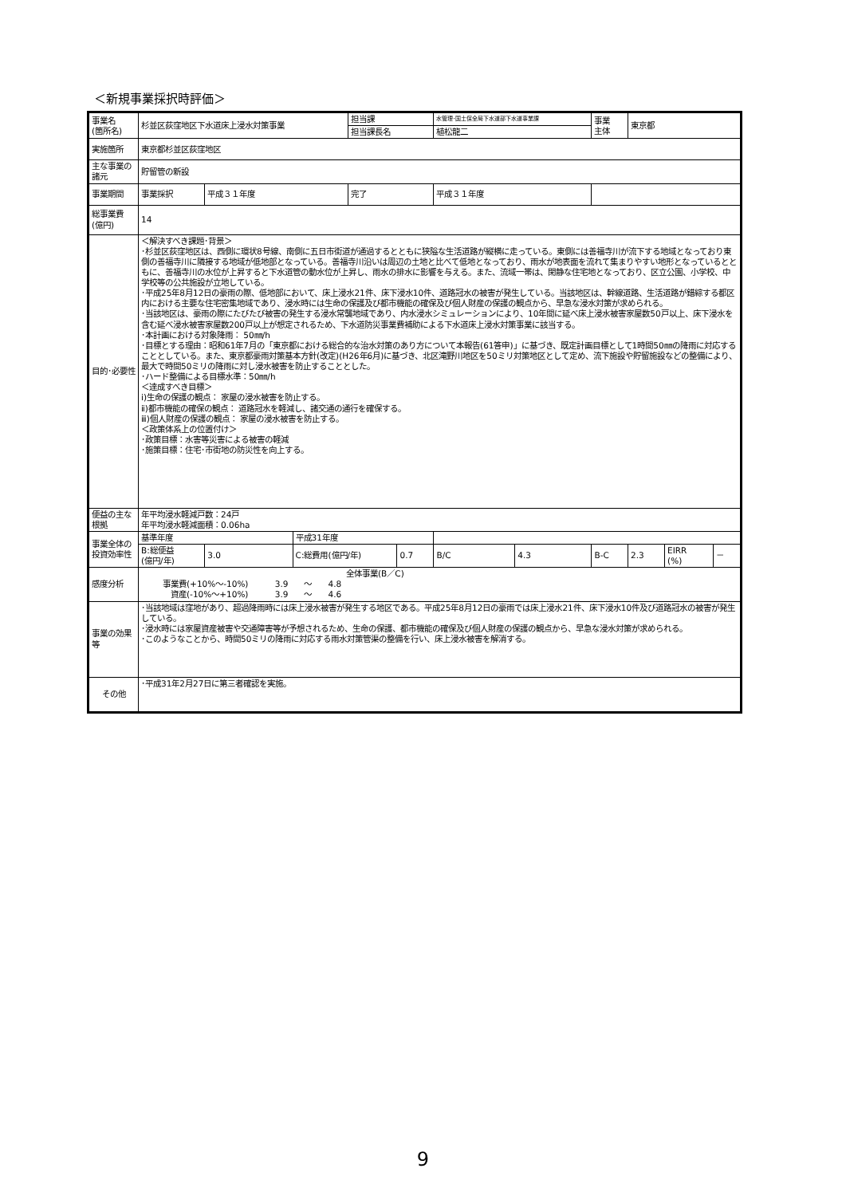＜新規事業採択時評価＞
| 事業名 (箇所名) | 杉並区荻窪地区下水道床上浸水対策事業 | | | 担当課 | | 水管理･国土保全局下水道部下水道事業課 | | 事業 主体 | 東京都 | | |
| | | | | 担当課長名 | | 植松龍二 | | | | | |
| 実施箇所 | 東京都杉並区荻窪地区 | | | | | | | | | | |
| 主な事業の諸元 | 貯留管の新設 | | | | | | | | | | |
| 事業期間 | 事業採択 | 平成３１年度 | | 完了 | | 平成３１年度 | | | | | |
| 総事業費 (億円) | 14 | | | | | | | | | | |
| 目的･必要性 | ＜解決すべき課題･背景＞ ･杉並区荻窪地区は、西側に環状8号線、南側に五日市街道が通過するとともに狭隘な生活道路が縦横に走っている。東側には善福寺川が流下する地域となっており東側の善福寺川に隣接する地域が低地部となっている。善福寺川沿いは周辺の土地と比べて低地となっており、雨水が地表面を流れて集まりやすい地形となっているとともに、善福寺川の水位が上昇すると下水道管の動水位が上昇し、雨水の排水に影響を与える。また、流域一帯は、閑静な住宅地となっており、区立公園、小学校、中学校等の公共施設が立地している。 ･平成25年8月12日の豪雨の際、低地部において、床上浸水21件、床下浸水10件、道路冠水の被害が発生している。当該地区は、幹線道路、生活道路が錯綜する都区内における主要な住宅密集地域であり、浸水時には生命の保護及び都市機能の確保及び個人財産の保護の観点から、早急な浸水対策が求められる。 ･当該地区は、豪雨の際にたびたび被害の発生する浸水常襲地域であり、内水浸水シミュレーションにより、10年間に延べ床上浸水被害家屋数50戸以上、床下浸水を含む延べ浸水被害家屋数200戸以上が想定されるため、下水道防災事業費補助による下水道床上浸水対策事業に該当する。 ･本計画における対象降雨： 50㎜/h ･目標とする理由：昭和61年7月の「東京都における総合的な治水対策のあり方について本報告(61答申)」に基づき、既定計画目標として1時間50㎜の降雨に対応することとしている。また、東京都豪雨対策基本方針(改定)(H26年6月)に基づき、北区滝野川地区を50ミリ対策地区として定め、流下施設や貯留施設などの整備により、最大で時間50ミリの降雨に対し浸水被害を防止することとした。 ･ハード整備による目標水準：50㎜/h ＜達成すべき目標＞ ⅰ)生命の保護の観点： 家屋の浸水被害を防止する。 ⅱ)都市機能の確保の観点： 道路冠水を軽減し、諸交通の通行を確保する。 ⅲ)個人財産の保護の観点： 家屋の浸水被害を防止する。 ＜政策体系上の位置付け＞ ･政策目標：水害等災害による被害の軽減 ･施策目標：住宅･市街地の防災性を向上する。 | | | | | | | | | | |
| 便益の主な根拠 | 年平均浸水軽減戸数：24戸 年平均浸水軽減面積：0.06ha | | | | | | | | | | |
| 事業全体の投資効率性 | 基準年度 | | 平成31年度 | | | | | | | | |
| | B:総便益 (億円/年) | 3.0 | C:総費用(億円/年) | | 0.7 | B/C | 4.3 | B-C | 2.3 | EIRR (%) | － |
| 感度分析 | 全体事業(B／C) 事業費(+10%～-10%) 3.9 ～ 4.8 資産(-10%～+10%) 3.9 ～ 4.6 | | | | | | | | | | |
| 事業の効果等 | ･当該地域は窪地があり、超過降雨時には床上浸水被害が発生する地区である。平成25年8月12日の豪雨では床上浸水21件、床下浸水10件及び道路冠水の被害が発生している。 ･浸水時には家屋資産被害や交通障害等が予想されるため、生命の保護、都市機能の確保及び個人財産の保護の観点から、早急な浸水対策が求められる。 ･このようなことから、時間50ミリの降雨に対応する雨水対策管渠の整備を行い、床上浸水被害を解消する。 | | | | | | | | | | |
| その他 | ･平成31年2月27日に第三者確認を実施。 | | | | | | | | | | |
9